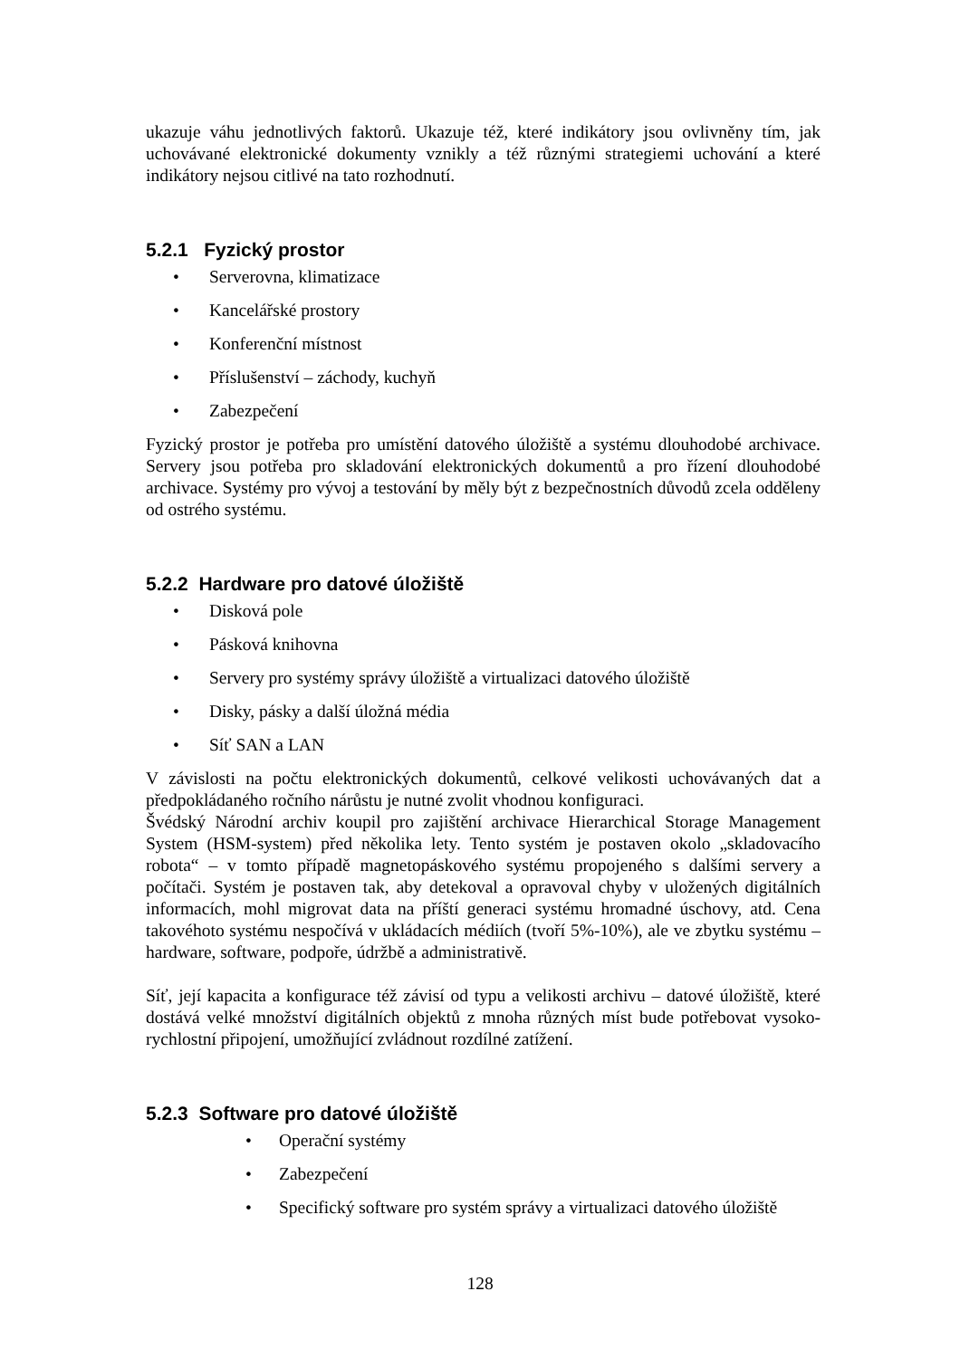ukazuje váhu jednotlivých faktorů. Ukazuje též, které indikátory jsou ovlivněny tím, jak uchovávané elektronické dokumenty vznikly a též různými strategiemi uchování a které indikátory nejsou citlivé na tato rozhodnutí.
5.2.1 Fyzický prostor
• Serverovna, klimatizace
• Kancelářské prostory
• Konferenční místnost
• Příslušenství – záchody, kuchyň
• Zabezpečení
Fyzický prostor je potřeba pro umístění datového úložiště a systému dlouhodobé archivace. Servery jsou potřeba pro skladování elektronických dokumentů a pro řízení dlouhodobé archivace. Systémy pro vývoj a testování by měly být z bezpečnostních důvodů zcela odděleny od ostrého systému.
5.2.2 Hardware pro datové úložiště
• Disková pole
• Pásková knihovna
• Servery pro systémy správy úložiště a virtualizaci datového úložiště
• Disky, pásky a další úložná média
• Síť SAN a LAN
V závislosti na počtu elektronických dokumentů, celkové velikosti uchovávaných dat a předpokládaného ročního nárůstu je nutné zvolit vhodnou konfiguraci.
Švédský Národní archiv koupil pro zajištění archivace Hierarchical Storage Management System (HSM-system) před několika lety. Tento systém je postaven okolo „skladovacího robota“ – v tomto případě magnetopáskového systému propojeného s dalšími servery a počítači. Systém je postaven tak, aby detekoval a opravoval chyby v uložených digitálních informacích, mohl migrovat data na příští generaci systému hromadné úschovy, atd. Cena takovéhoto systému nespočívá v ukládacích médiích (tvoří 5%-10%), ale ve zbytku systému – hardware, software, podpoře, údržbě a administrativě.
Síť, její kapacita a konfigurace též závisí od typu a velikosti archivu – datové úložiště, které dostává velké množství digitálních objektů z mnoha různých míst bude potřebovat vysoko-rychlostní připojení, umožňující zvládnout rozdílné zatížení.
5.2.3 Software pro datové úložiště
• Operační systémy
• Zabezpečení
• Specifický software pro systém správy a virtualizaci datového úložiště
128